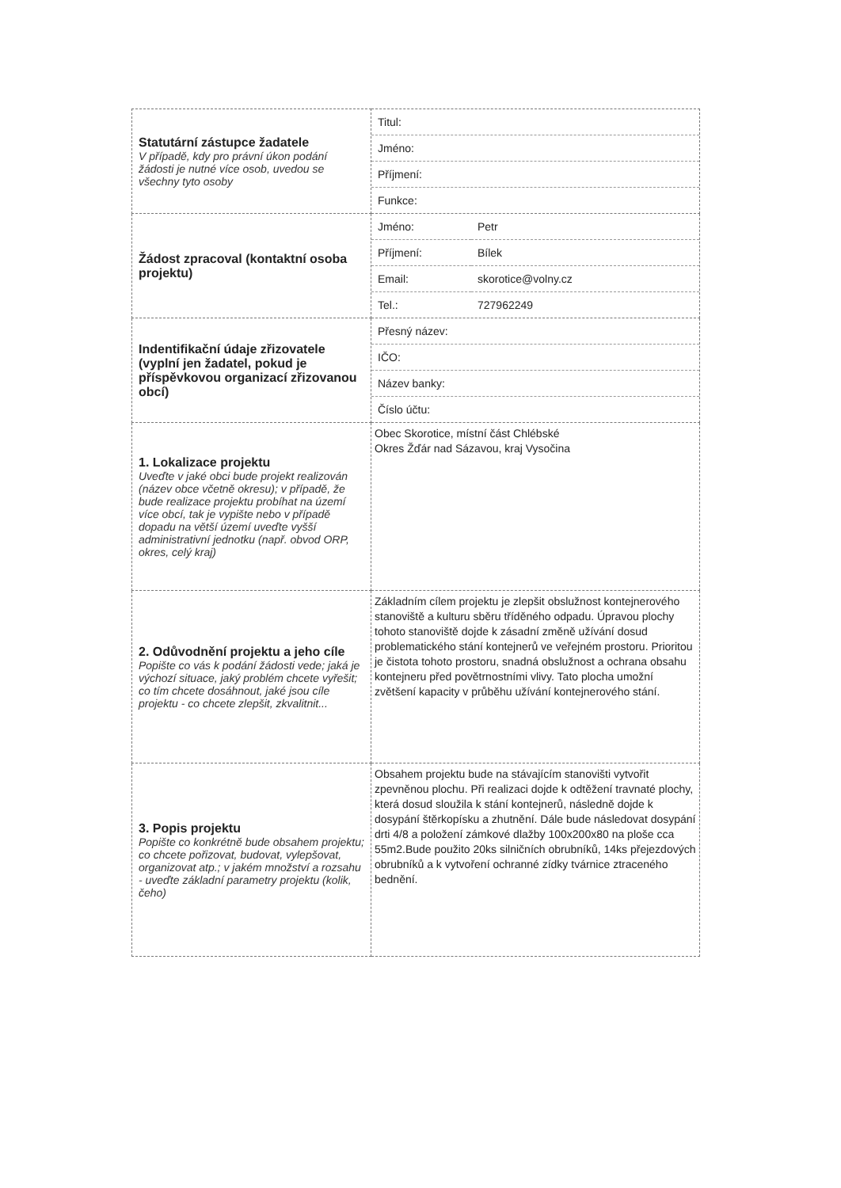| Statutární zástupce žadatele V případě, kdy pro právní úkon podání žádosti je nutné více osob, uvedou se všechny tyto osoby | / Titul: / / Jméno: / / Příjmení: / / Funkce: / |
| Žádost zpracoval (kontaktní osoba projektu) | / Jméno: / Petr / / Příjmení: / Bílek / / Email: / skorotice@volny.cz / / Tel.: / 727962249 / |
| Indentifikační údaje zřizovatele (vyplní jen žadatel, pokud je příspěvkovou organizací zřizovanou obcí) | / Přesný název: / / IČO: / / Název banky: / / Číslo účtu: / |
| 1. Lokalizace projektu Uveďte v jaké obci bude projekt realizován (název obce včetně okresu); v případě, že bude realizace projektu probíhat na území více obcí, tak je vypište nebo v případě dopadu na větší území uveďte vyšší administrativní jednotku (např. obvod ORP, okres, celý kraj) | Obec Skorotice, místní část Chlébské Okres Žďár nad Sázavou, kraj Vysočina |
| 2. Odůvodnění projektu a jeho cíle Popište co vás k podání žádosti vede; jaká je výchozí situace, jaký problém chcete vyřešit; co tím chcete dosáhnout, jaké jsou cíle projektu - co chcete zlepšit, zkvalitnit... | Základním cílem projektu je zlepšit obslužnost kontejnerového stanoviště a kulturu sběru tříděného odpadu. Úpravou plochy tohoto stanoviště dojde k zásadní změně užívání dosud problematického stání kontejnerů ve veřejném prostoru. Prioritou je čistota tohoto prostoru, snadná obslužnost a ochrana obsahu kontejneru před povětrnostními vlivy. Tato plocha umožní zvětšení kapacity v průběhu užívání kontejnerového stání. |
| 3. Popis projektu Popište co konkrétně bude obsahem projektu; co chcete pořizovat, budovat, vylepšovat, organizovat atp.; v jakém množství a rozsahu - uveďte základní parametry projektu (kolik, čeho) | Obsahem projektu bude na stávajícím stanovišti vytvořit zpevněnou plochu. Při realizaci dojde k odtěžení travnaté plochy, která dosud sloužila k stání kontejnerů, následně dojde k dosypání štěrkopísku a zhutnění. Dále bude následovat dosypání drti 4/8 a položení zámkové dlažby 100x200x80 na ploše cca 55m2.Bude použito 20ks silničních obrubníků, 14ks přejezdových obrubníků a k vytvoření ochranné zídky tvárnice ztraceného bednění. |